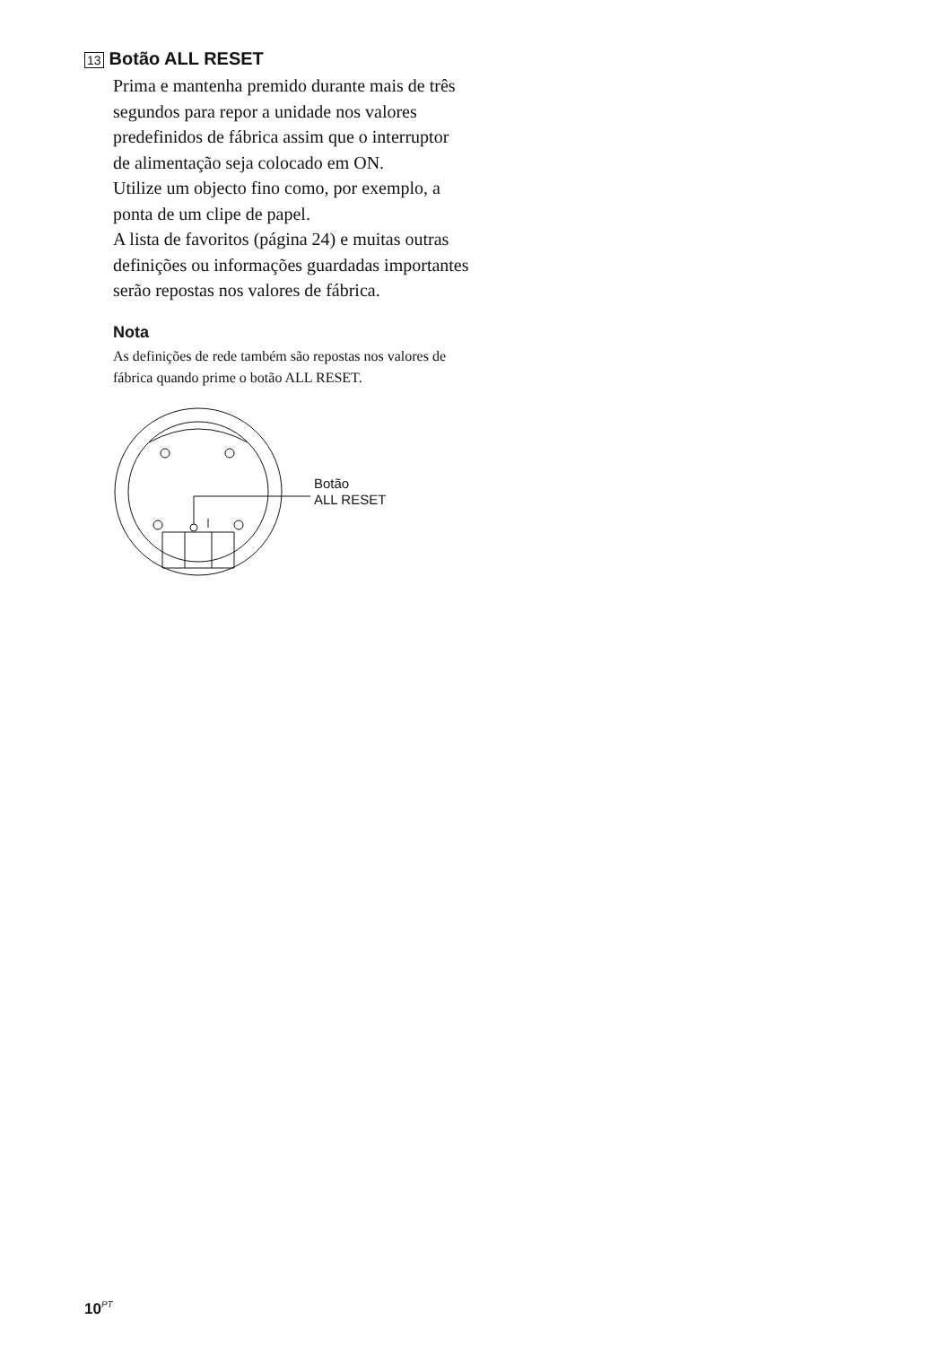13 Botão ALL RESET
Prima e mantenha premido durante mais de três segundos para repor a unidade nos valores predefinidos de fábrica assim que o interruptor de alimentação seja colocado em ON.
Utilize um objecto fino como, por exemplo, a ponta de um clipe de papel.
A lista de favoritos (página 24) e muitas outras definições ou informações guardadas importantes serão repostas nos valores de fábrica.
Nota
As definições de rede também são repostas nos valores de fábrica quando prime o botão ALL RESET.
Botão
ALL RESET
10<sup>PT</sup>